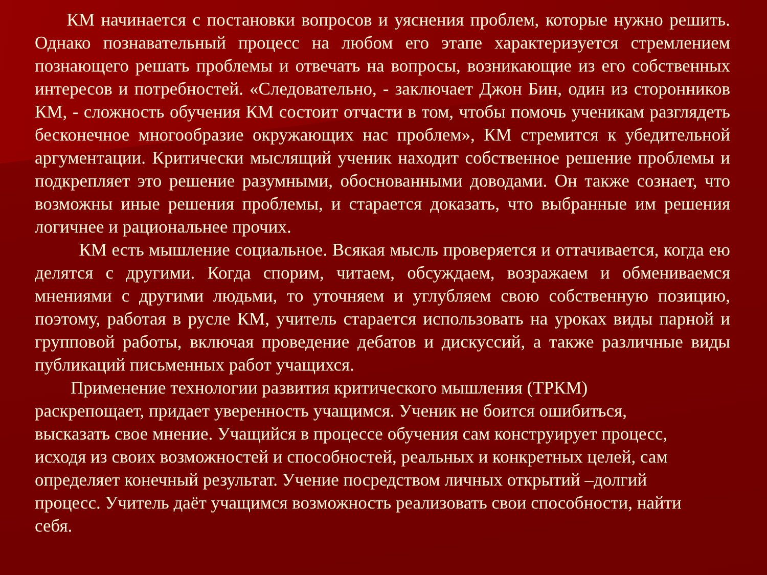КМ начинается с постановки вопросов и уяснения проблем, которые нужно решить. Однако познавательный процесс на любом его этапе характеризуется стремлением познающего решать проблемы и отвечать на вопросы, возникающие из его собственных интересов и потребностей. «Следовательно, - заключает Джон Бин, один из сторонников КМ, - сложность обучения КМ состоит отчасти в том, чтобы помочь ученикам разглядеть бесконечное многообразие окружающих нас проблем», КМ стремится к убедительной аргументации. Критически мыслящий ученик находит собственное решение проблемы и подкрепляет это решение разумными, обоснованными доводами. Он также сознает, что возможны иные решения проблемы, и старается доказать, что выбранные им решения логичнее и рациональнее прочих.
КМ есть мышление социальное. Всякая мысль проверяется и оттачивается, когда ею делятся с другими. Когда спорим, читаем, обсуждаем, возражаем и обмениваемся мнениями с другими людьми, то уточняем и углубляем свою собственную позицию, поэтому, работая в русле КМ, учитель старается использовать на уроках виды парной и групповой работы, включая проведение дебатов и дискуссий, а также различные виды публикаций письменных работ учащихся.
Применение технологии развития критического мышления (ТРКМ)
раскрепощает, придает уверенность учащимся. Ученик не боится ошибиться,
высказать свое мнение. Учащийся в процессе обучения сам конструирует процесс,
исходя из своих возможностей и способностей, реальных и конкретных целей, сам
определяет конечный результат. Учение посредством личных открытий –долгий
процесс. Учитель даёт учащимся возможность реализовать свои способности, найти
себя.